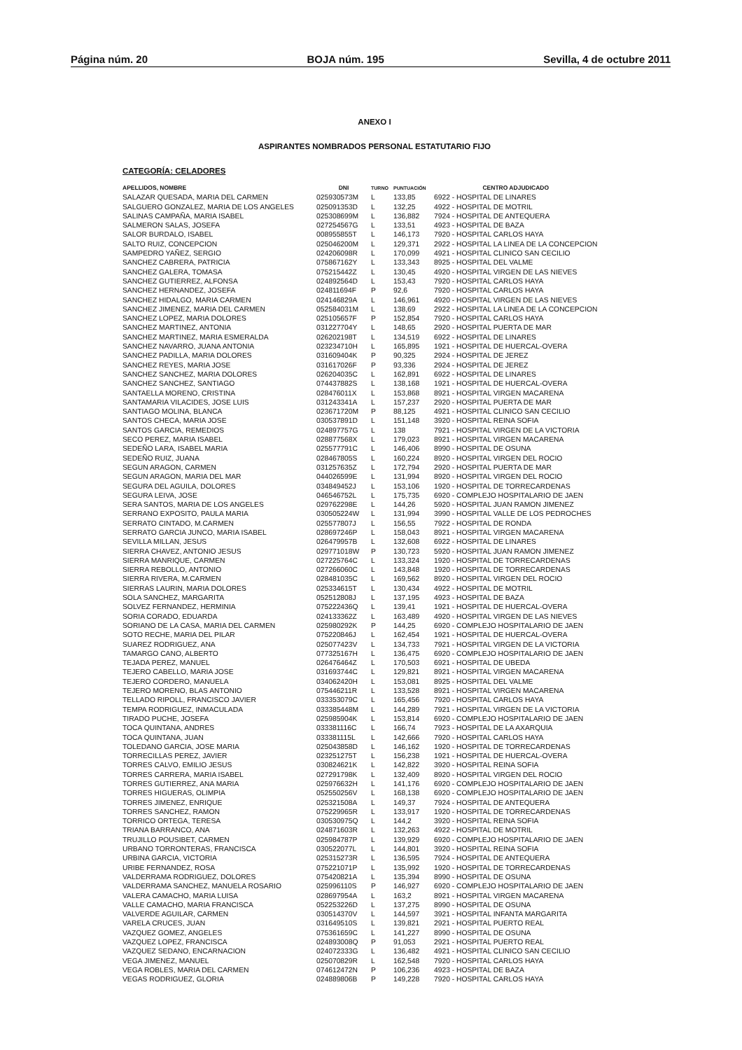Página núm. 20 BOJA núm. 195 Sevilla, 4 de octubre 2011
ANEXO I
ASPIRANTES NOMBRADOS PERSONAL ESTATUTARIO FIJO
CATEGORÍA: CELADORES
| APELLIDOS, NOMBRE | DNI | TURNO | PUNTUACIÓN | CENTRO ADJUDICADO |
| --- | --- | --- | --- | --- |
| SALAZAR QUESADA, MARIA DEL CARMEN | 025930573M | L | 133,85 | 6922 - HOSPITAL DE LINARES |
| SALGUERO GONZALEZ, MARIA DE LOS ANGELES | 025091353D | L | 132,25 | 4922 - HOSPITAL DE MOTRIL |
| SALINAS CAMPAÑA, MARIA ISABEL | 025308699M | L | 136,882 | 7924 - HOSPITAL DE ANTEQUERA |
| SALMERON SALAS, JOSEFA | 027254567G | L | 133,51 | 4923 - HOSPITAL DE BAZA |
| SALOR BURDALO, ISABEL | 008955855T | L | 146,173 | 7920 - HOSPITAL CARLOS HAYA |
| SALTO RUIZ, CONCEPCION | 025046200M | L | 129,371 | 2922 - HOSPITAL LA LINEA DE LA CONCEPCION |
| SAMPEDRO YAÑEZ, SERGIO | 024206098R | L | 170,099 | 4921 - HOSPITAL CLINICO SAN CECILIO |
| SANCHEZ CABRERA, PATRICIA | 075867162Y | L | 133,343 | 8925 - HOSPITAL DEL VALME |
| SANCHEZ GALERA, TOMASA | 075215442Z | L | 130,45 | 4920 - HOSPITAL VIRGEN DE LAS NIEVES |
| SANCHEZ GUTIERREZ, ALFONSA | 024892564D | L | 153,43 | 7920 - HOSPITAL CARLOS HAYA |
| SANCHEZ HERNANDEZ, JOSEFA | 024811694F | P | 92,6 | 7920 - HOSPITAL CARLOS HAYA |
| SANCHEZ HIDALGO, MARIA CARMEN | 024146829A | L | 146,961 | 4920 - HOSPITAL VIRGEN DE LAS NIEVES |
| SANCHEZ JIMENEZ, MARIA DEL CARMEN | 052584031M | L | 138,69 | 2922 - HOSPITAL LA LINEA DE LA CONCEPCION |
| SANCHEZ LOPEZ, MARIA DOLORES | 025105657F | P | 152,854 | 7920 - HOSPITAL CARLOS HAYA |
| SANCHEZ MARTINEZ, ANTONIA | 031227704Y | L | 148,65 | 2920 - HOSPITAL PUERTA DE MAR |
| SANCHEZ MARTINEZ, MARIA ESMERALDA | 026202198T | L | 134,519 | 6922 - HOSPITAL DE LINARES |
| SANCHEZ NAVARRO, JUANA ANTONIA | 023234710H | L | 165,895 | 1921 - HOSPITAL DE HUERCAL-OVERA |
| SANCHEZ PADILLA, MARIA DOLORES | 031609404K | P | 90,325 | 2924 - HOSPITAL DE JEREZ |
| SANCHEZ REYES, MARIA JOSE | 031617026F | P | 93,336 | 2924 - HOSPITAL DE JEREZ |
| SANCHEZ SANCHEZ, MARIA DOLORES | 026204035C | L | 162,891 | 6922 - HOSPITAL DE LINARES |
| SANCHEZ SANCHEZ, SANTIAGO | 074437882S | L | 138,168 | 1921 - HOSPITAL DE HUERCAL-OVERA |
| SANTAELLA MORENO, CRISTINA | 028476011X | L | 153,868 | 8921 - HOSPITAL VIRGEN MACARENA |
| SANTAMARIA VILACIDES, JOSE LUIS | 031243341A | L | 157,237 | 2920 - HOSPITAL PUERTA DE MAR |
| SANTIAGO MOLINA, BLANCA | 023671720M | P | 88,125 | 4921 - HOSPITAL CLINICO SAN CECILIO |
| SANTOS CHECA, MARIA JOSE | 030537891D | L | 151,148 | 3920 - HOSPITAL REINA SOFIA |
| SANTOS GARCIA, REMEDIOS | 024897757G | L | 138 | 7921 - HOSPITAL VIRGEN DE LA VICTORIA |
| SECO PEREZ, MARIA ISABEL | 028877568X | L | 179,023 | 8921 - HOSPITAL VIRGEN MACARENA |
| SEDEÑO LARA, ISABEL MARIA | 025577791C | L | 146,406 | 8990 - HOSPITAL DE OSUNA |
| SEDEÑO RUIZ, JUANA | 028467805S | L | 160,224 | 8920 - HOSPITAL VIRGEN DEL ROCIO |
| SEGUN ARAGON, CARMEN | 031257635Z | L | 172,794 | 2920 - HOSPITAL PUERTA DE MAR |
| SEGUN ARAGON, MARIA DEL MAR | 044026599E | L | 131,994 | 8920 - HOSPITAL VIRGEN DEL ROCIO |
| SEGURA DEL AGUILA, DOLORES | 034849452J | L | 153,106 | 1920 - HOSPITAL DE TORRECARDENAS |
| SEGURA LEIVA, JOSE | 046546752L | L | 175,735 | 6920 - COMPLEJO HOSPITALARIO DE JAEN |
| SERA SANTOS, MARIA DE LOS ANGELES | 029762298E | L | 144,26 | 5920 - HOSPITAL JUAN RAMON JIMENEZ |
| SERRANO EXPOSITO, PAULA MARIA | 030505224W | L | 131,994 | 3990 - HOSPITAL VALLE DE LOS PEDROCHES |
| SERRATO CINTADO, M.CARMEN | 025577807J | L | 156,55 | 7922 - HOSPITAL DE RONDA |
| SERRATO GARCIA JUNCO, MARIA ISABEL | 028697246P | L | 158,043 | 8921 - HOSPITAL VIRGEN MACARENA |
| SEVILLA MILLAN, JESUS | 026479957B | L | 132,608 | 6922 - HOSPITAL DE LINARES |
| SIERRA CHAVEZ, ANTONIO JESUS | 029771018W | P | 130,723 | 5920 - HOSPITAL JUAN RAMON JIMENEZ |
| SIERRA MANRIQUE, CARMEN | 027225764C | L | 133,324 | 1920 - HOSPITAL DE TORRECARDENAS |
| SIERRA REBOLLO, ANTONIO | 027266060C | L | 143,848 | 1920 - HOSPITAL DE TORRECARDENAS |
| SIERRA RIVERA, M.CARMEN | 028481035C | L | 169,562 | 8920 - HOSPITAL VIRGEN DEL ROCIO |
| SIERRAS LAURIN, MARIA DOLORES | 025334615T | L | 130,434 | 4922 - HOSPITAL DE MOTRIL |
| SOLA SANCHEZ, MARGARITA | 052512808J | L | 137,195 | 4923 - HOSPITAL DE BAZA |
| SOLVEZ FERNANDEZ, HERMINIA | 075222436Q | L | 139,41 | 1921 - HOSPITAL DE HUERCAL-OVERA |
| SORIA CORADO, EDUARDA | 024133362Z | L | 163,489 | 4920 - HOSPITAL VIRGEN DE LAS NIEVES |
| SORIANO DE LA CASA, MARIA DEL CARMEN | 025980292K | P | 144,25 | 6920 - COMPLEJO HOSPITALARIO DE JAEN |
| SOTO RECHE, MARIA DEL PILAR | 075220846J | L | 162,454 | 1921 - HOSPITAL DE HUERCAL-OVERA |
| SUAREZ RODRIGUEZ, ANA | 025077423V | L | 134,733 | 7921 - HOSPITAL VIRGEN DE LA VICTORIA |
| TAMARGO CANO, ALBERTO | 077325167H | L | 136,475 | 6920 - COMPLEJO HOSPITALARIO DE JAEN |
| TEJADA PEREZ, MANUEL | 026476464Z | L | 170,503 | 6921 - HOSPITAL DE UBEDA |
| TEJERO CABELLO, MARIA JOSE | 031693744C | L | 129,821 | 8921 - HOSPITAL VIRGEN MACARENA |
| TEJERO CORDERO, MANUELA | 034062420H | L | 153,081 | 8925 - HOSPITAL DEL VALME |
| TEJERO MORENO, BLAS ANTONIO | 075446211R | L | 133,528 | 8921 - HOSPITAL VIRGEN MACARENA |
| TELLADO RIPOLL, FRANCISCO JAVIER | 033353079C | L | 165,456 | 7920 - HOSPITAL CARLOS HAYA |
| TEMPA RODRIGUEZ, INMACULADA | 033385448M | L | 144,289 | 7921 - HOSPITAL VIRGEN DE LA VICTORIA |
| TIRADO PUCHE, JOSEFA | 025985904K | L | 153,814 | 6920 - COMPLEJO HOSPITALARIO DE JAEN |
| TOCA QUINTANA, ANDRES | 033381116C | L | 166,74 | 7923 - HOSPITAL DE LA AXARQUIA |
| TOCA QUINTANA, JUAN | 033381115L | L | 142,666 | 7920 - HOSPITAL CARLOS HAYA |
| TOLEDANO GARCIA, JOSE MARIA | 025043858D | L | 146,162 | 1920 - HOSPITAL DE TORRECARDENAS |
| TORRECILLAS PEREZ, JAVIER | 023251275T | L | 156,238 | 1921 - HOSPITAL DE HUERCAL-OVERA |
| TORRES CALVO, EMILIO JESUS | 030824621K | L | 142,822 | 3920 - HOSPITAL REINA SOFIA |
| TORRES CARRERA, MARIA ISABEL | 027291798K | L | 132,409 | 8920 - HOSPITAL VIRGEN DEL ROCIO |
| TORRES GUTIERREZ, ANA MARIA | 025976632H | L | 141,176 | 6920 - COMPLEJO HOSPITALARIO DE JAEN |
| TORRES HIGUERAS, OLIMPIA | 052550256V | L | 168,138 | 6920 - COMPLEJO HOSPITALARIO DE JAEN |
| TORRES JIMENEZ, ENRIQUE | 025321508A | L | 149,37 | 7924 - HOSPITAL DE ANTEQUERA |
| TORRES SANCHEZ, RAMON | 075229965R | L | 133,917 | 1920 - HOSPITAL DE TORRECARDENAS |
| TORRICO ORTEGA, TERESA | 030530975Q | L | 144,2 | 3920 - HOSPITAL REINA SOFIA |
| TRIANA BARRANCO, ANA | 024871603R | L | 132,263 | 4922 - HOSPITAL DE MOTRIL |
| TRUJILLO POUSIBET, CARMEN | 025984787P | L | 139,929 | 6920 - COMPLEJO HOSPITALARIO DE JAEN |
| URBANO TORRONTERAS, FRANCISCA | 030522077L | L | 144,801 | 3920 - HOSPITAL REINA SOFIA |
| URBINA GARCIA, VICTORIA | 025315273R | L | 136,595 | 7924 - HOSPITAL DE ANTEQUERA |
| URIBE FERNANDEZ, ROSA | 075221071P | L | 135,992 | 1920 - HOSPITAL DE TORRECARDENAS |
| VALDERRAMA RODRIGUEZ, DOLORES | 075420821A | L | 135,394 | 8990 - HOSPITAL DE OSUNA |
| VALDERRAMA SANCHEZ, MANUELA ROSARIO | 025996110S | P | 146,927 | 6920 - COMPLEJO HOSPITALARIO DE JAEN |
| VALERA CAMACHO, MARIA LUISA | 028697954A | L | 163,2 | 8921 - HOSPITAL VIRGEN MACARENA |
| VALLE CAMACHO, MARIA FRANCISCA | 052253226D | L | 137,275 | 8990 - HOSPITAL DE OSUNA |
| VALVERDE AGUILAR, CARMEN | 030514370V | L | 144,597 | 3921 - HOSPITAL INFANTA MARGARITA |
| VARELA CRUCES, JUAN | 031649510S | L | 139,821 | 2921 - HOSPITAL PUERTO REAL |
| VAZQUEZ GOMEZ, ANGELES | 075361659C | L | 141,227 | 8990 - HOSPITAL DE OSUNA |
| VAZQUEZ LOPEZ, FRANCISCA | 024893008Q | P | 91,053 | 2921 - HOSPITAL PUERTO REAL |
| VAZQUEZ SEDANO, ENCARNACION | 024072333G | L | 136,482 | 4921 - HOSPITAL CLINICO SAN CECILIO |
| VEGA JIMENEZ, MANUEL | 025070829R | L | 162,548 | 7920 - HOSPITAL CARLOS HAYA |
| VEGA ROBLES, MARIA DEL CARMEN | 074612472N | P | 106,236 | 4923 - HOSPITAL DE BAZA |
| VEGAS RODRIGUEZ, GLORIA | 024889806B | P | 149,228 | 7920 - HOSPITAL CARLOS HAYA |